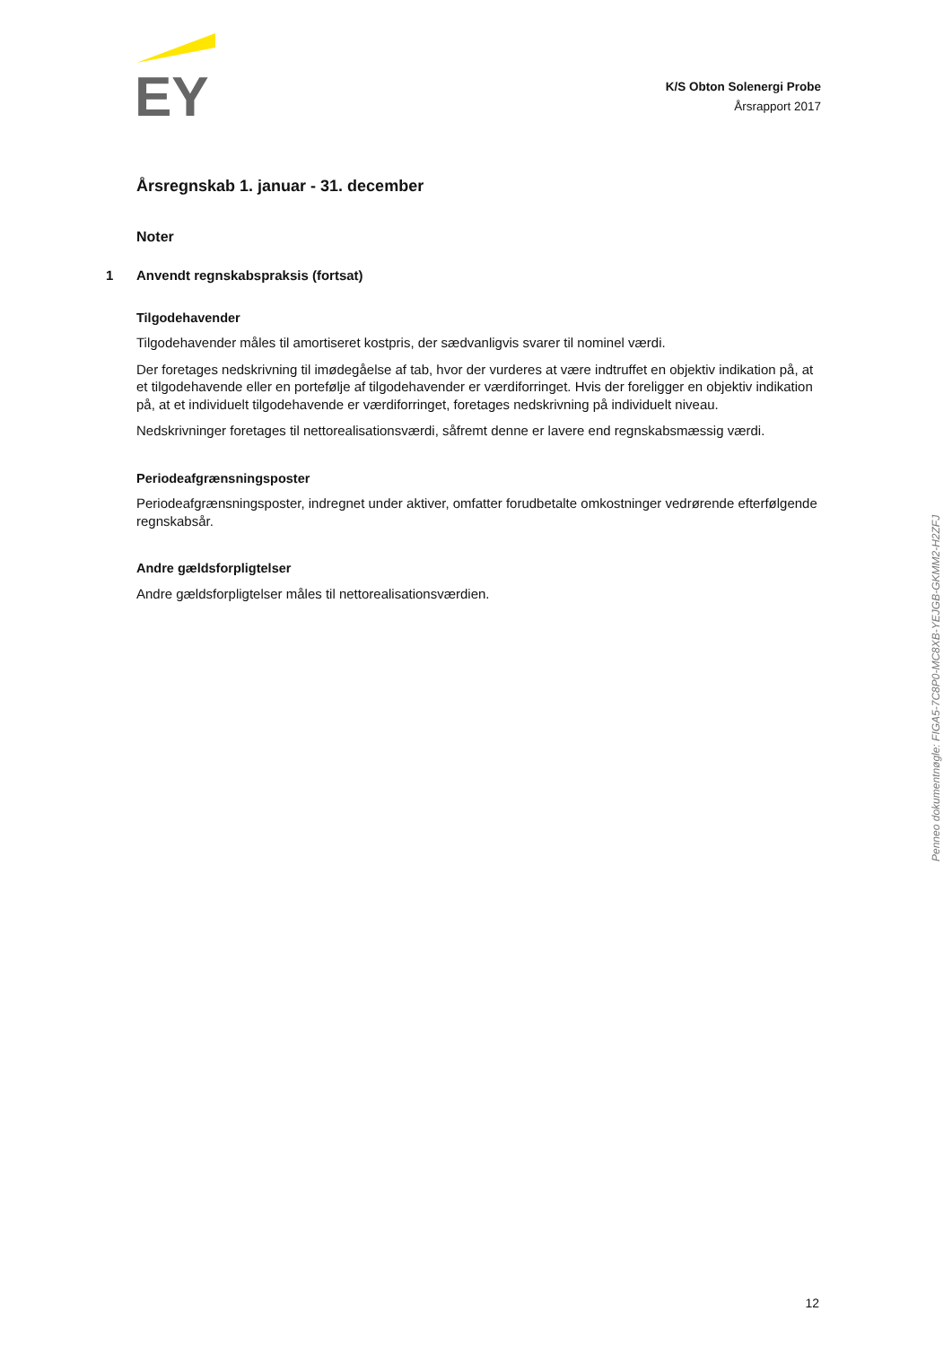EY
K/S Obton Solenergi Probe
Årsrapport 2017
Årsregnskab 1. januar - 31. december
Noter
1 Anvendt regnskabspraksis (fortsat)
Tilgodehavender
Tilgodehavender måles til amortiseret kostpris, der sædvanligvis svarer til nominel værdi.
Der foretages nedskrivning til imødegåelse af tab, hvor der vurderes at være indtruffet en objektiv indikation på, at et tilgodehavende eller en portefølje af tilgodehavender er værdiforringet. Hvis der foreligger en objektiv indikation på, at et individuelt tilgodehavende er værdiforringet, foretages nedskrivning på individuelt niveau.
Nedskrivninger foretages til nettorealisationsværdi, såfremt denne er lavere end regnskabsmæssig værdi.
Periodeafgrænsningsposter
Periodeafgrænsningsposter, indregnet under aktiver, omfatter forudbetalte omkostninger vedrørende efterfølgende regnskabsår.
Andre gældsforpligtelser
Andre gældsforpligtelser måles til nettorealisationsværdien.
Penneo dokumentnøgle: FIGA5-7C8P0-MC8XB-YEJGB-GKMM2-H2ZFJ
12